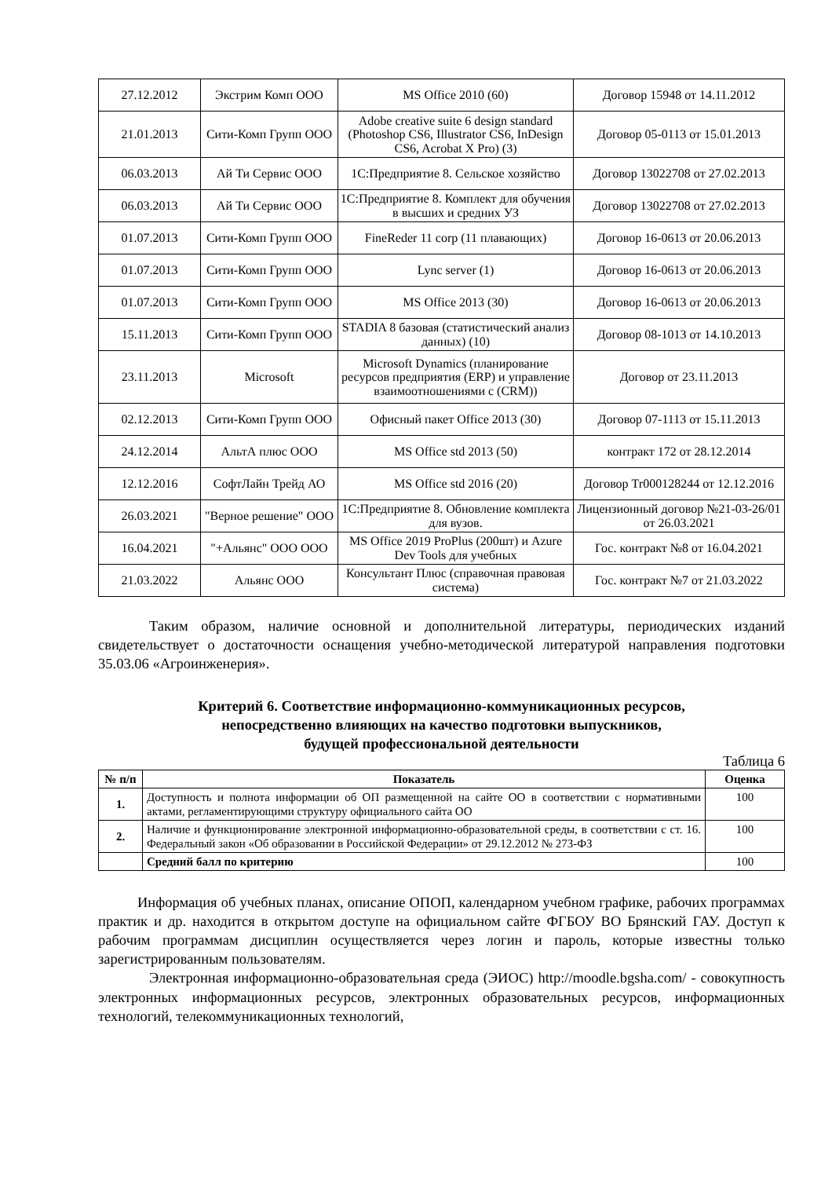| 27.12.2012 | Экстрим Комп ООО | MS Office 2010 (60) | Договор 15948 от 14.11.2012 |
| 21.01.2013 | Сити-Комп Групп ООО | Adobe creative suite 6 design standard (Photoshop CS6, Illustrator CS6, InDesign CS6, Acrobat X Pro) (3) | Договор 05-0113 от 15.01.2013 |
| 06.03.2013 | Ай Ти Сервис ООО | 1С:Предприятие 8. Сельское хозяйство | Договор 13022708 от 27.02.2013 |
| 06.03.2013 | Ай Ти Сервис ООО | 1С:Предприятие 8. Комплект для обучения в высших и средних УЗ | Договор 13022708 от 27.02.2013 |
| 01.07.2013 | Сити-Комп Групп ООО | FineReder 11 corp (11 плавающих) | Договор 16-0613 от 20.06.2013 |
| 01.07.2013 | Сити-Комп Групп ООО | Lync server (1) | Договор 16-0613 от 20.06.2013 |
| 01.07.2013 | Сити-Комп Групп ООО | MS Office 2013 (30) | Договор 16-0613 от 20.06.2013 |
| 15.11.2013 | Сити-Комп Групп ООО | STADIA 8 базовая (статистический анализ данных) (10) | Договор 08-1013 от 14.10.2013 |
| 23.11.2013 | Microsoft | Microsoft Dynamics (планирование ресурсов предприятия (ERP) и управление взаимоотношениями с (CRM)) | Договор от 23.11.2013 |
| 02.12.2013 | Сити-Комп Групп ООО | Офисный пакет Office 2013 (30) | Договор 07-1113 от 15.11.2013 |
| 24.12.2014 | АльтА плюс ООО | MS Office std 2013 (50) | контракт 172 от 28.12.2014 |
| 12.12.2016 | СофтЛайн Трейд АО | MS Office std 2016 (20) | Договор Tr000128244 от 12.12.2016 |
| 26.03.2021 | "Верное решение" ООО | 1С:Предприятие 8. Обновление комплекта для вузов. | Лицензионный договор №21-03-26/01 от 26.03.2021 |
| 16.04.2021 | "+Альянс" ООО ООО | MS Office 2019 ProPlus (200шт) и Azure Dev Tools для учебных | Гос. контракт №8 от 16.04.2021 |
| 21.03.2022 | Альянс ООО | Консультант Плюс (справочная правовая система) | Гос. контракт №7 от 21.03.2022 |
Таким образом, наличие основной и дополнительной литературы, периодических изданий свидетельствует о достаточности оснащения учебно-методической литературой направления подготовки 35.03.06 «Агроинженерия».
Критерий 6. Соответствие информационно-коммуникационных ресурсов,
непосредственно влияющих на качество подготовки выпускников,
будущей профессиональной деятельности
Таблица 6
| № п/п | Показатель | Оценка |
| --- | --- | --- |
| 1. | Доступность и полнота информации об ОП размещенной на сайте ОО в соответствии с нормативными актами, регламентирующими структуру официального сайта ОО | 100 |
| 2. | Наличие и функционирование электронной информационно-образовательной среды, в соответствии с ст. 16. Федеральный закон «Об образовании в Российской Федерации» от 29.12.2012 № 273-ФЗ | 100 |
| | Средний балл по критерию | 100 |
Информация об учебных планах, описание ОПОП, календарном учебном графике, рабочих программах практик и др. находится в открытом доступе на официальном сайте ФГБОУ ВО Брянский ГАУ. Доступ к рабочим программам дисциплин осуществляется через логин и пароль, которые известны только зарегистрированным пользователям.
Электронная информационно-образовательная среда (ЭИОС) http://moodle.bgsha.com/ - совокупность электронных информационных ресурсов, электронных образовательных ресурсов, информационных технологий, телекоммуникационных технологий,